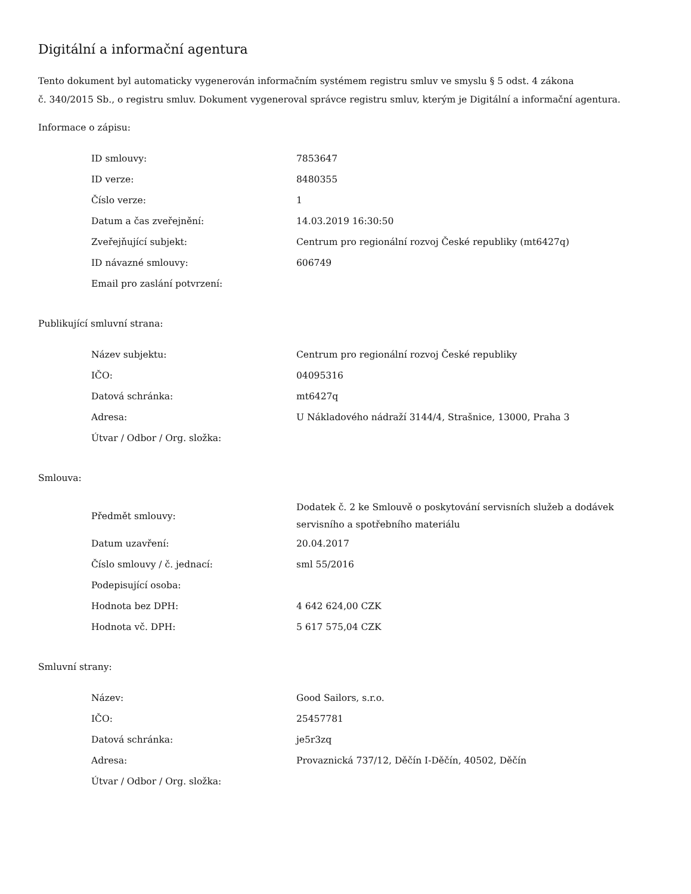Digitální a informační agentura
Tento dokument byl automaticky vygenerován informačním systémem registru smluv ve smyslu § 5 odst. 4 zákona
č. 340/2015 Sb., o registru smluv. Dokument vygeneroval správce registru smluv, kterým je Digitální a informační agentura.
Informace o zápisu:
| ID smlouvy: | 7853647 |
| ID verze: | 8480355 |
| Číslo verze: | 1 |
| Datum a čas zveřejnění: | 14.03.2019 16:30:50 |
| Zveřejňující subjekt: | Centrum pro regionální rozvoj České republiky (mt6427q) |
| ID návazné smlouvy: | 606749 |
| Email pro zaslání potvrzení: | |
Publikující smluvní strana:
| Název subjektu: | Centrum pro regionální rozvoj České republiky |
| IČO: | 04095316 |
| Datová schránka: | mt6427q |
| Adresa: | U Nákladového nádraží 3144/4, Strašnice, 13000, Praha 3 |
| Útvar / Odbor / Org. složka: | |
Smlouva:
| Předmět smlouvy: | Dodatek č. 2 ke Smlouvě o poskytování servisních služeb a dodávek servisního a spotřebního materiálu |
| Datum uzavření: | 20.04.2017 |
| Číslo smlouvy / č. jednací: | sml 55/2016 |
| Podepisující osoba: | |
| Hodnota bez DPH: | 4 642 624,00 CZK |
| Hodnota vč. DPH: | 5 617 575,04 CZK |
Smluvní strany:
| Název: | Good Sailors, s.r.o. |
| IČO: | 25457781 |
| Datová schránka: | je5r3zq |
| Adresa: | Provaznická 737/12, Děčín I-Děčín, 40502, Děčín |
| Útvar / Odbor / Org. složka: | |